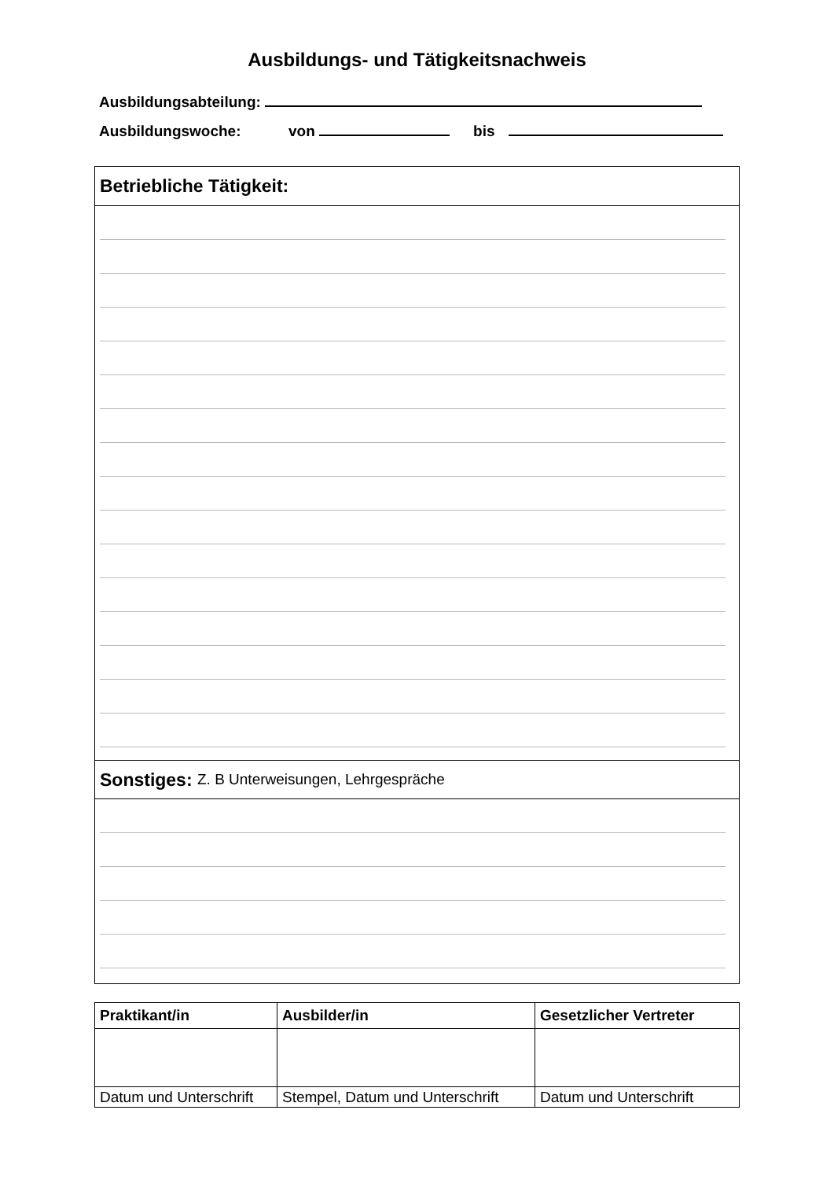Ausbildungs- und Tätigkeitsnachweis
Ausbildungsabteilung:
Ausbildungswoche: von bis
Betriebliche Tätigkeit:
Sonstiges: Z. B Unterweisungen, Lehrgespräche
| Praktikant/in | Ausbilder/in | Gesetzlicher Vertreter |
| --- | --- | --- |
| Datum und Unterschrift | Stempel, Datum und Unterschrift | Datum und Unterschrift |